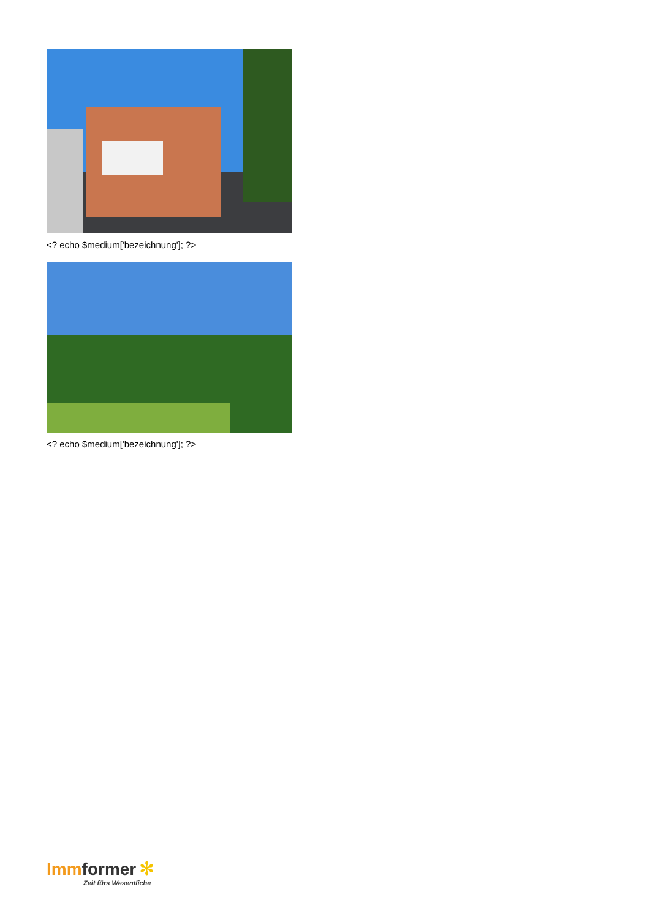<? echo $medium['bezeichnung']; ?>
<? echo $medium['bezeichnung']; ?>
Imm former ✻
Zeit fürs Wesentliche